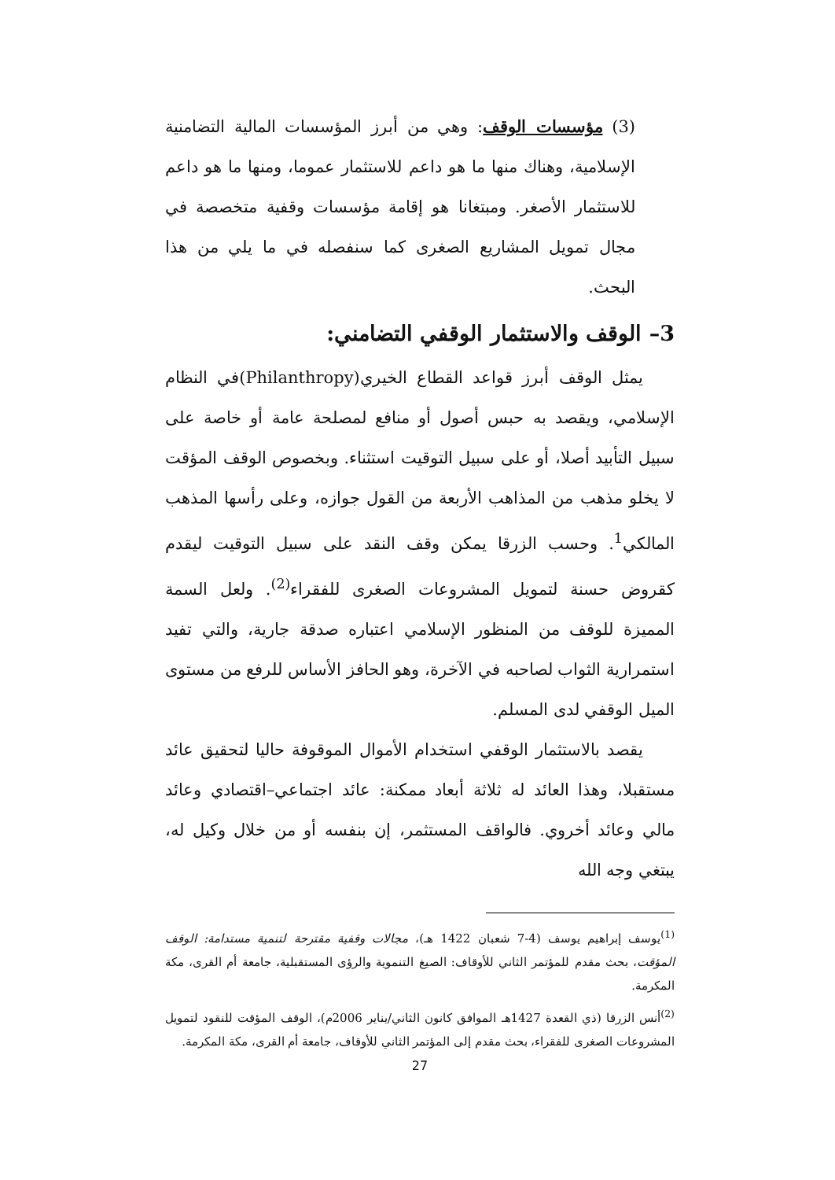(3) مؤسسات الوقف: وهي من أبرز المؤسسات المالية التضامنية الإسلامية، وهناك منها ما هو داعم للاستثمار عموما، ومنها ما هو داعم للاستثمار الأصغر. ومبتغانا هو إقامة مؤسسات وقفية متخصصة في مجال تمويل المشاريع الصغرى كما سنفصله في ما يلي من هذا البحث.
3– الوقف والاستثمار الوقفي التضامني:
يمثل الوقف أبرز قواعد القطاع الخيري(Philanthropy)في النظام الإسلامي، ويقصد به حبس أصول أو منافع لمصلحة عامة أو خاصة على سبيل التأبيد أصلا، أو على سبيل التوقيت استثناء. وبخصوص الوقف المؤقت لا يخلو مذهب من المذاهب الأربعة من القول جوازه، وعلى رأسها المذهب المالكي<sup>1</sup>. وحسب الزرقا يمكن وقف النقد على سبيل التوقيت ليقدم كقروض حسنة لتمويل المشروعات الصغرى للفقراء<sup>(2)</sup>. ولعل السمة المميزة للوقف من المنظور الإسلامي اعتباره صدقة جارية، والتي تفيد استمرارية الثواب لصاحبه في الآخرة، وهو الحافز الأساس للرفع من مستوى الميل الوقفي لدى المسلم.
يقصد بالاستثمار الوقفي استخدام الأموال الموقوفة حاليا لتحقيق عائد مستقبلا، وهذا العائد له ثلاثة أبعاد ممكنة: عائد اجتماعي–اقتصادي وعائد مالي وعائد أخروي. فالواقف المستثمر، إن بنفسه أو من خلال وكيل له، يبتغي وجه الله
<sup>(1)</sup> يوسف إبراهيم يوسف (4-7 شعبان 1422 هـ)، مجالات وقفية مقترحة لتنمية مستدامة: الوقف المؤقت، بحث مقدم للمؤتمر الثاني للأوقاف: الصيغ التنموية والرؤى المستقبلية، جامعة أم القرى، مكة المكرمة.
<sup>(2)</sup> أنس الزرقا (ذي القعدة 1427هـ الموافق كانون الثاني/يناير 2006م)، الوقف المؤقت للنقود لتمويل المشروعات الصغرى للفقراء، بحث مقدم إلى المؤتمر الثاني للأوقاف، جامعة أم القرى، مكة المكرمة.
27